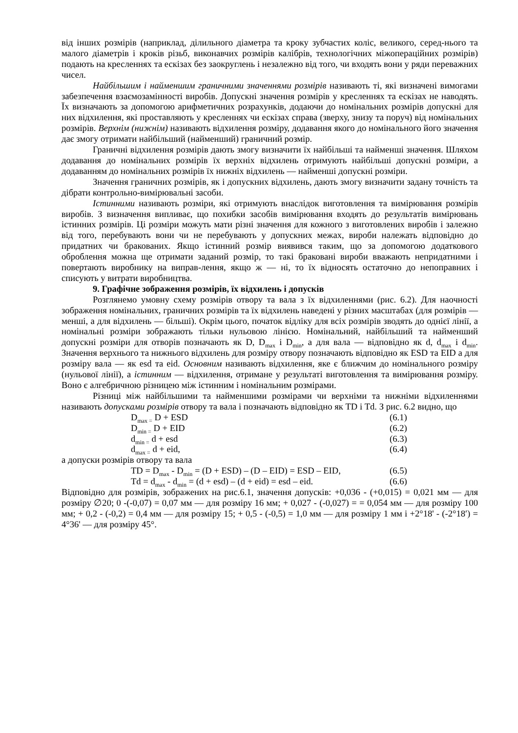від інших розмірів (наприклад, ділильного діаметра та кроку зубчастих коліс, великого, серед-нього та малого діаметрів і кроків різьб, виконавчих розмірів калібрів, технологічних міжопераційних розмірів) подають на кресленнях та ескізах без заокруглень і незалежно від того, чи входять вони у ряди переважних чисел.
Найбільшим і найменшим граничними значеннями розмірів називають ті, які визначені вимогами забезпечення взаємозамінності виробів. Допускні значення розмірів у кресленнях та ескізах не наводять. Їх визначають за допомогою арифметичних розрахунків, додаючи до номінальних розмірів допускні для них відхилення, які проставляють у кресленнях чи ескізах справа (зверху, знизу та поруч) від номінальних розмірів. Верхнім (нижнім) називають відхилення розміру, додавання якого до номінального його значення дає змогу отримати найбільший (найменший) граничний розмір.
Граничні відхилення розмірів дають змогу визначити їх найбільші та найменші значення. Шляхом додавання до номінальних розмірів їх верхніх відхилень отримують найбільші допускні розміри, а додаванням до номінальних розмірів їх нижніх відхилень — найменші допускні розміри.
Значення граничних розмірів, як і допускних відхилень, дають змогу визначити задану точність та дібрати контрольно-вимірювальні засоби.
Істинними називають розміри, які отримують внаслідок виготовлення та вимірювання розмірів виробів. З визначення випливає, що похибки засобів вимірювання входять до результатів вимірювань істинних розмірів. Ці розміри можуть мати різні значення для кожного з виготовлених виробів і залежно від того, перебувають вони чи не перебувають у допускних межах, вироби належать відповідно до придатних чи бракованих. Якщо істинний розмір виявився таким, що за допомогою додаткового оброблення можна ще отримати заданий розмір, то такі браковані вироби вважають непридатними і повертають виробнику на виправ-лення, якщо ж — ні, то їх відносять остаточно до непоправних і списують у витрати виробництва.
9. Графічне зображення розмірів, їх відхилень і допусків
Розглянемо умовну схему розмірів отвору та вала з їх відхиленнями (рис. 6.2). Для наочності зображення номінальних, граничних розмірів та їх відхилень наведені у різних масштабах (для розмірів — менші, а для відхилень — більші). Окрім цього, початок відліку для всіх розмірів зводять до однієї лінії, а номінальні розміри зображають тільки нульовою лінією. Номінальний, найбільший та найменший допускні розміри для отворів позначають як D, D<sub>max</sub> і D<sub>min</sub>, а для вала — відповідно як d, d<sub>max</sub> і d<sub>min</sub>. Значення верхнього та нижнього відхилень для розміру отвору позначають відповідно як ESD та EID а для розміру вала — як esd та eid. Основним називають відхилення, яке є ближчим до номінального розміру (нульової лінії), а істинним — відхилення, отримане у результаті виготовлення та вимірювання розміру. Воно є алгебричною різницею між істинним і номінальним розмірами.
Різниці між найбільшими та найменшими розмірами чи верхніми та нижніми відхиленнями називають допусками розмірів отвору та вала і позначають відповідно як TD і Td. З рис. 6.2 видно, що
D<sub>max =</sub> D + ESD (6.1)
D<sub>min =</sub> D + EID (6.2)
d<sub>min =</sub> d + esd (6.3)
d<sub>max =</sub> d + eid, (6.4)
а допуски розмірів отвору та вала
TD = D<sub>max</sub> - D<sub>min</sub> = (D + ESD) – (D – EID) = ESD – EID, (6.5)
Td = d<sub>max</sub> - d<sub>min</sub> = (d + esd) – (d + eid) = esd – eid. (6.6)
Відповідно для розмірів, зображених на рис.6.1, значення допусків: +0,036 - (+0,015) = 0,021 мм — для розміру ∅20; 0 -(-0,07) = 0,07 мм — для розміру 16 мм; + 0,027 - (-0,027) = = 0,054 мм — для розміру 100 мм; + 0,2 - (-0,2) = 0,4 мм — для розміру 15; + 0,5 - (-0,5) = 1,0 мм — для розміру 1 мм і +2°18' - (-2°18′) = 4°36' — для розміру 45°.